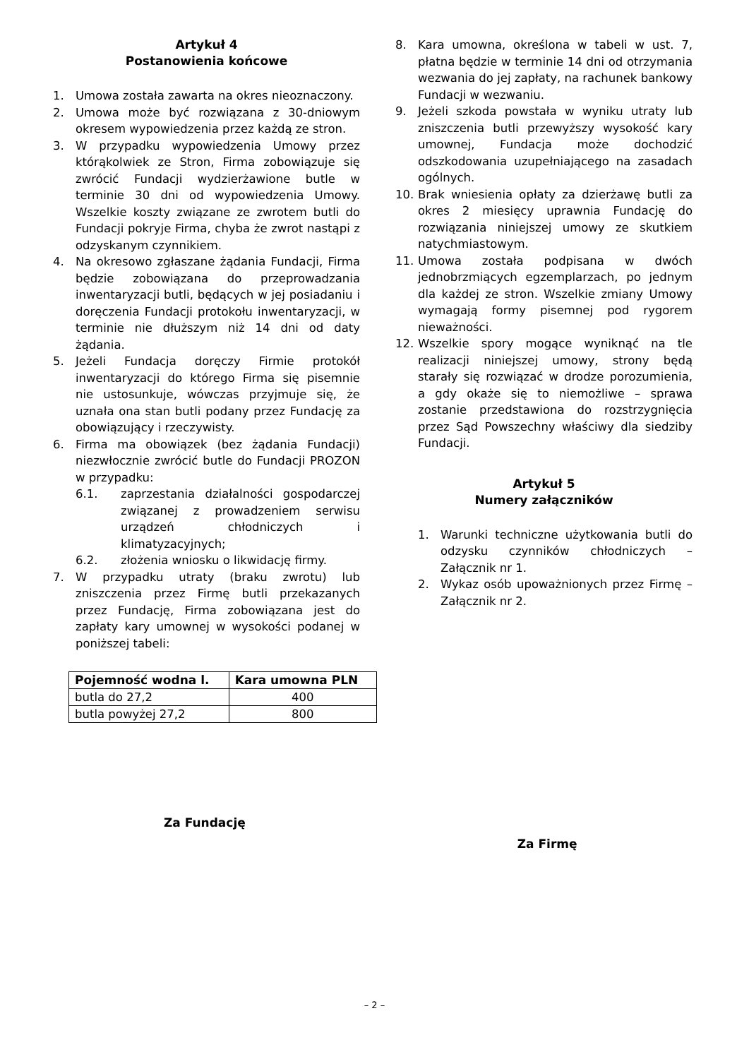Artykuł 4
Postanowienia końcowe
1. Umowa została zawarta na okres nieoznaczony.
2. Umowa może być rozwiązana z 30-dniowym okresem wypowiedzenia przez każdą ze stron.
3. W przypadku wypowiedzenia Umowy przez którąkolwiek ze Stron, Firma zobowiązuje się zwrócić Fundacji wydzierżawione butle w terminie 30 dni od wypowiedzenia Umowy. Wszelkie koszty związane ze zwrotem butli do Fundacji pokryje Firma, chyba że zwrot nastąpi z odzyskanym czynnikiem.
4. Na okresowo zgłaszane żądania Fundacji, Firma będzie zobowiązana do przeprowadzania inwentaryzacji butli, będących w jej posiadaniu i doręczenia Fundacji protokołu inwentaryzacji, w terminie nie dłuższym niż 14 dni od daty żądania.
5. Jeżeli Fundacja doręczy Firmie protokół inwentaryzacji do którego Firma się pisemnie nie ustosunkuje, wówczas przyjmuje się, że uznała ona stan butli podany przez Fundację za obowiązujący i rzeczywisty.
6. Firma ma obowiązek (bez żądania Fundacji) niezwłocznie zwrócić butle do Fundacji PROZON w przypadku:
6.1. zaprzestania działalności gospodarczej związanej z prowadzeniem serwisu urządzeń chłodniczych i klimatyzacyjnych;
6.2. złożenia wniosku o likwidację firmy.
7. W przypadku utraty (braku zwrotu) lub zniszczenia przez Firmę butli przekazanych przez Fundację, Firma zobowiązana jest do zapłaty kary umownej w wysokości podanej w poniższej tabeli:
| Pojemność wodna l. | Kara umowna PLN |
| --- | --- |
| butla do 27,2 | 400 |
| butla powyżej 27,2 | 800 |
8. Kara umowna, określona w tabeli w ust. 7, płatna będzie w terminie 14 dni od otrzymania wezwania do jej zapłaty, na rachunek bankowy Fundacji w wezwaniu.
9. Jeżeli szkoda powstała w wyniku utraty lub zniszczenia butli przewyższy wysokość kary umownej, Fundacja może dochodzić odszkodowania uzupełniającego na zasadach ogólnych.
10. Brak wniesienia opłaty za dzierżawę butli za okres 2 miesięcy uprawnia Fundację do rozwiązania niniejszej umowy ze skutkiem natychmiastowym.
11. Umowa została podpisana w dwóch jednobrzmiących egzemplarzach, po jednym dla każdej ze stron. Wszelkie zmiany Umowy wymagają formy pisemnej pod rygorem nieważności.
12. Wszelkie spory mogące wyniknąć na tle realizacji niniejszej umowy, strony będą starały się rozwiązać w drodze porozumienia, a gdy okaże się to niemożliwe – sprawa zostanie przedstawiona do rozstrzygnięcia przez Sąd Powszechny właściwy dla siedziby Fundacji.
Artykuł 5
Numery załączników
1. Warunki techniczne użytkowania butli do odzysku czynników chłodniczych – Załącznik nr 1.
2. Wykaz osób upoważnionych przez Firmę – Załącznik nr 2.
Za Fundację Za Firmę
– 2 –